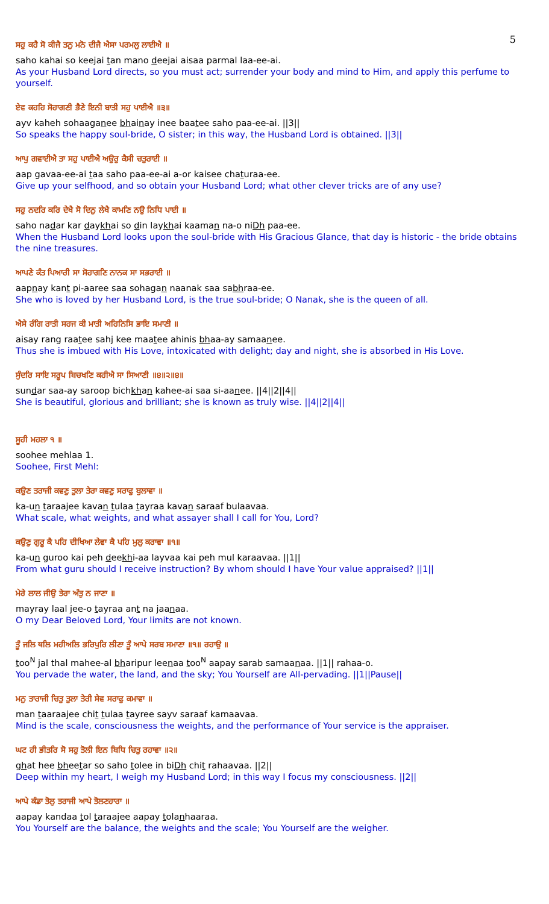5
ਸਹੁ ਕਹੈ ਸੋ ਕੀਜੈ ਤਨੁ ਮਨੋ ਦੀਜੈ ਐਸਾ ਪਰਮਲੁ ਲਾਈਐ ॥
saho kahai so keejai tan mano deejai aisaa parmal laa-ee-ai.
As your Husband Lord directs, so you must act; surrender your body and mind to Him, and apply this perfume to yourself.
ਏਵ ਕਹਹਿ ਸੋਹਾਗਣੀ ਭੈਣੇ ਇਨੀ ਬਾਤੀ ਸਹੁ ਪਾਈਐ ॥੩॥
ayv kaheh sohaaganee bhainay inee baatee saho paa-ee-ai. ||3||
So speaks the happy soul-bride, O sister; in this way, the Husband Lord is obtained. ||3||
ਆਪੁ ਗਵਾਈਐ ਤਾ ਸਹੁ ਪਾਈਐ ਅਉਰੁ ਕੈਸੀ ਚਤੁਰਾਈ ॥
aap gavaa-ee-ai taa saho paa-ee-ai a-or kaisee chaturaa-ee.
Give up your selfhood, and so obtain your Husband Lord; what other clever tricks are of any use?
ਸਹੁ ਨਦਰਿ ਕਰਿ ਦੇਖੈ ਸੋ ਦਿਨੁ ਲੇਖੈ ਕਾਮਣਿ ਨਉ ਨਿਧਿ ਪਾਈ ॥
saho nadar kar daykhai so din laykhai kaaman na-o niDh paa-ee.
When the Husband Lord looks upon the soul-bride with His Gracious Glance, that day is historic - the bride obtains the nine treasures.
ਆਪਣੇ ਕੰਤ ਪਿਆਰੀ ਸਾ ਸੋਹਾਗਣਿ ਨਾਨਕ ਸਾ ਸਭਰਾਈ ॥
aapnay kant pi-aaree saa sohagan naanak saa sabhraa-ee.
She who is loved by her Husband Lord, is the true soul-bride; O Nanak, she is the queen of all.
ਐਸੇ ਰੰਗਿ ਰਾਤੀ ਸਹਜ ਕੀ ਮਾਤੀ ਅਹਿਨਿਸਿ ਭਾਇ ਸਮਾਣੀ ॥
aisay rang raatee sahj kee maatee ahinis bhaa-ay samaanee.
Thus she is imbued with His Love, intoxicated with delight; day and night, she is absorbed in His Love.
ਸੁੰਦਰਿ ਸਾਇ ਸਰੂਪ ਬਿਚਖਣਿ ਕਹੀਐ ਸਾ ਸਿਆਣੀ ॥੪॥੨॥੪॥
sundar saa-ay saroop bichkhan kahee-ai saa si-aanee. ||4||2||4||
She is beautiful, glorious and brilliant; she is known as truly wise. ||4||2||4||
ਸੂਹੀ ਮਹਲਾ ੧ ॥
soohee mehlaa 1.
Soohee, First Mehl:
ਕਉਣ ਤਰਾਜੀ ਕਵਣੁ ਤੁਲਾ ਤੇਰਾ ਕਵਣੁ ਸਰਾਫੁ ਬੁਲਾਵਾ ॥
ka-un taraajee kavan tulaa tayraa kavan saraaf bulaavaa.
What scale, what weights, and what assayer shall I call for You, Lord?
ਕਉਣੁ ਗੁਰੂ ਕੈ ਪਹਿ ਦੀਖਿਆ ਲੇਵਾ ਕੈ ਪਹਿ ਮੁਲੁ ਕਰਾਵਾ ॥੧॥
ka-un guroo kai peh deekhi-aa layvaa kai peh mul karaavaa. ||1||
From what guru should I receive instruction? By whom should I have Your value appraised? ||1||
ਮੇਰੇ ਲਾਲ ਜੀਉ ਤੇਰਾ ਅੰਤੁ ਨ ਜਾਣਾ ॥
mayray laal jee-o tayraa ant na jaanaa.
O my Dear Beloved Lord, Your limits are not known.
ਤੂੰ ਜਲਿ ਥਲਿ ਮਹੀਅਲਿ ਭਰਿਪੁਰਿ ਲੀਣਾ ਤੂੰ ਆਪੇ ਸਰਬ ਸਮਾਣਾ ॥੧॥ ਰਹਾਉ ॥
too<sup>N</sup> jal thal mahee-al bharipur leenaa too<sup>N</sup> aapay sarab samaanaa. ||1|| rahaa-o.
You pervade the water, the land, and the sky; You Yourself are All-pervading. ||1||Pause||
ਮਨੁ ਤਾਰਾਜੀ ਚਿਤੁ ਤੁਲਾ ਤੇਰੀ ਸੇਵ ਸਰਾਫੁ ਕਮਾਵਾ ॥
man taaraajee chit tulaa tayree sayv saraaf kamaavaa.
Mind is the scale, consciousness the weights, and the performance of Your service is the appraiser.
ਘਟ ਹੀ ਭੀਤਰਿ ਸੋ ਸਹੁ ਤੋਲੀ ਇਨ ਬਿਧਿ ਚਿਤੁ ਰਹਾਵਾ ॥੨॥
ghat hee bheetar so saho tolee in biDh chit rahaavaa. ||2||
Deep within my heart, I weigh my Husband Lord; in this way I focus my consciousness. ||2||
ਆਪੇ ਕੰਡਾ ਤੋਲੁ ਤਰਾਜੀ ਆਪੇ ਤੋਲਣਹਾਰਾ ॥
aapay kandaa tol taraajee aapay tolanhaaraa.
You Yourself are the balance, the weights and the scale; You Yourself are the weigher.